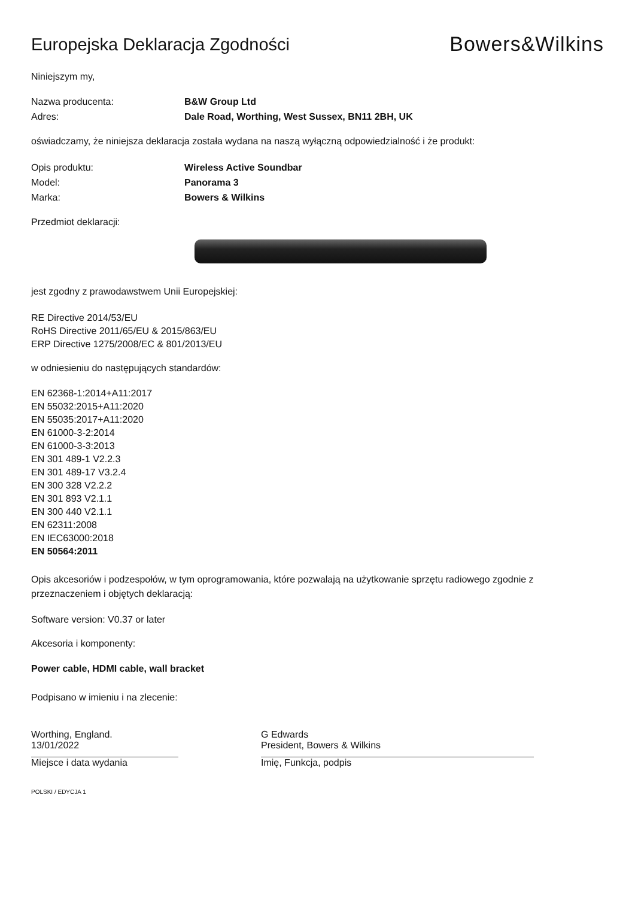Europejska Deklaracja Zgodności
Bowers&Wilkins
Niniejszym my,
Nazwa producenta: B&W Group Ltd
Adres: Dale Road, Worthing, West Sussex, BN11 2BH, UK
oświadczamy, że niniejsza deklaracja została wydana na naszą wyłączną odpowiedzialność i że produkt:
Opis produktu: Wireless Active Soundbar
Model: Panorama 3
Marka: Bowers & Wilkins
Przedmiot deklaracji:
jest zgodny z prawodawstwem Unii Europejskiej:
RE Directive 2014/53/EU
RoHS Directive 2011/65/EU & 2015/863/EU
ERP Directive 1275/2008/EC & 801/2013/EU
w odniesieniu do następujących standardów:
EN 62368-1:2014+A11:2017
EN 55032:2015+A11:2020
EN 55035:2017+A11:2020
EN 61000-3-2:2014
EN 61000-3-3:2013
EN 301 489-1 V2.2.3
EN 301 489-17 V3.2.4
EN 300 328 V2.2.2
EN 301 893 V2.1.1
EN 300 440 V2.1.1
EN 62311:2008
EN IEC63000:2018
EN 50564:2011
Opis akcesoriów i podzespołów, w tym oprogramowania, które pozwalają na użytkowanie sprzętu radiowego zgodnie z przeznaczeniem i objętych deklaracją:
Software version: V0.37 or later
Akcesoria i komponenty:
Power cable, HDMI cable, wall bracket
Podpisano w imieniu i na zlecenie:
Worthing, England.
13/01/2022
Miejsce i data wydania
G Edwards
President, Bowers & Wilkins
Imię, Funkcja, podpis
POLSKI / EDYCJA 1